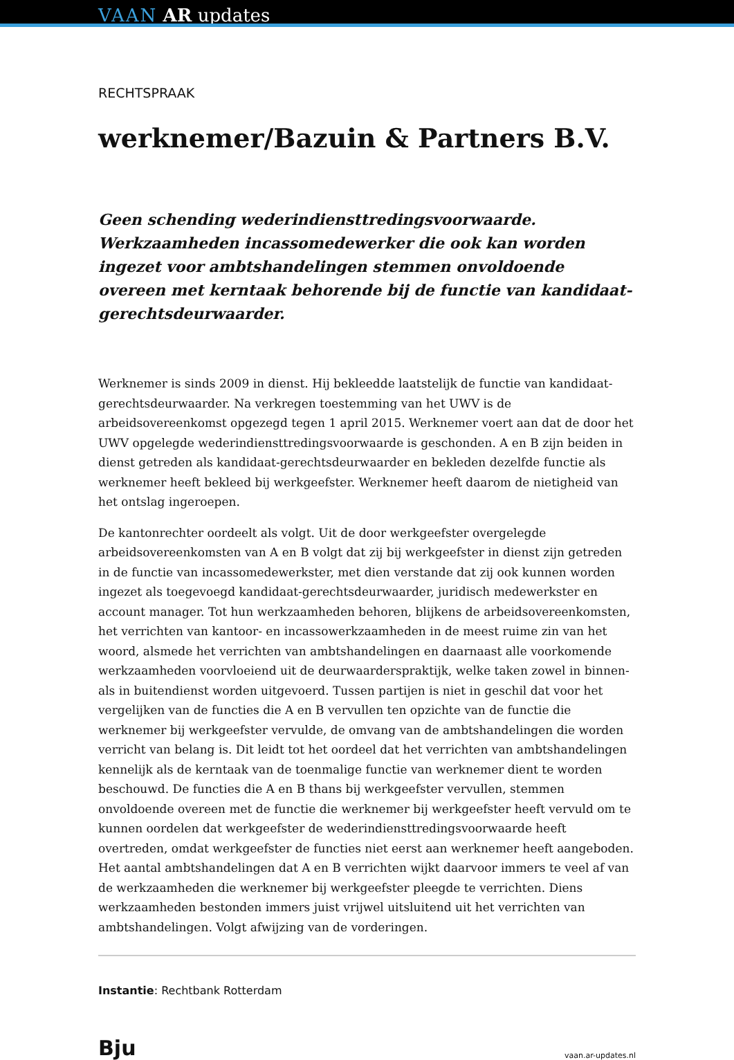VAAN AR updates
RECHTSPRAAK
werknemer/Bazuin & Partners B.V.
Geen schending wederindiensttredingsvoorwaarde. Werkzaamheden incassomedewerker die ook kan worden ingezet voor ambtshandelingen stemmen onvoldoende overeen met kerntaak behorende bij de functie van kandidaat-gerechtsdeurwaarder.
Werknemer is sinds 2009 in dienst. Hij bekleedde laatstelijk de functie van kandidaat-gerechtsdeurwaarder. Na verkregen toestemming van het UWV is de arbeidsovereenkomst opgezegd tegen 1 april 2015. Werknemer voert aan dat de door het UWV opgelegde wederindiensttredingsvoorwaarde is geschonden. A en B zijn beiden in dienst getreden als kandidaat-gerechtsdeurwaarder en bekleden dezelfde functie als werknemer heeft bekleed bij werkgeefster. Werknemer heeft daarom de nietigheid van het ontslag ingeroepen.
De kantonrechter oordeelt als volgt. Uit de door werkgeefster overgelegde arbeidsovereenkomsten van A en B volgt dat zij bij werkgeefster in dienst zijn getreden in de functie van incassomedewerkster, met dien verstande dat zij ook kunnen worden ingezet als toegevoegd kandidaat-gerechtsdeurwaarder, juridisch medewerkster en account manager. Tot hun werkzaamheden behoren, blijkens de arbeidsovereenkomsten, het verrichten van kantoor- en incassowerkzaamheden in de meest ruime zin van het woord, alsmede het verrichten van ambtshandelingen en daarnaast alle voorkomende werkzaamheden voorvloeiend uit de deurwaarderspraktijk, welke taken zowel in binnen- als in buitendienst worden uitgevoerd. Tussen partijen is niet in geschil dat voor het vergelijken van de functies die A en B vervullen ten opzichte van de functie die werknemer bij werkgeefster vervulde, de omvang van de ambtshandelingen die worden verricht van belang is. Dit leidt tot het oordeel dat het verrichten van ambtshandelingen kennelijk als de kerntaak van de toenmalige functie van werknemer dient te worden beschouwd. De functies die A en B thans bij werkgeefster vervullen, stemmen onvoldoende overeen met de functie die werknemer bij werkgeefster heeft vervuld om te kunnen oordelen dat werkgeefster de wederindiensttredingsvoorwaarde heeft overtreden, omdat werkgeefster de functies niet eerst aan werknemer heeft aangeboden. Het aantal ambtshandelingen dat A en B verrichten wijkt daarvoor immers te veel af van de werkzaamheden die werknemer bij werkgeefster pleegde te verrichten. Diens werkzaamheden bestonden immers juist vrijwel uitsluitend uit het verrichten van ambtshandelingen. Volgt afwijzing van de vorderingen.
Instantie: Rechtbank Rotterdam
Bju vaan.ar-updates.nl